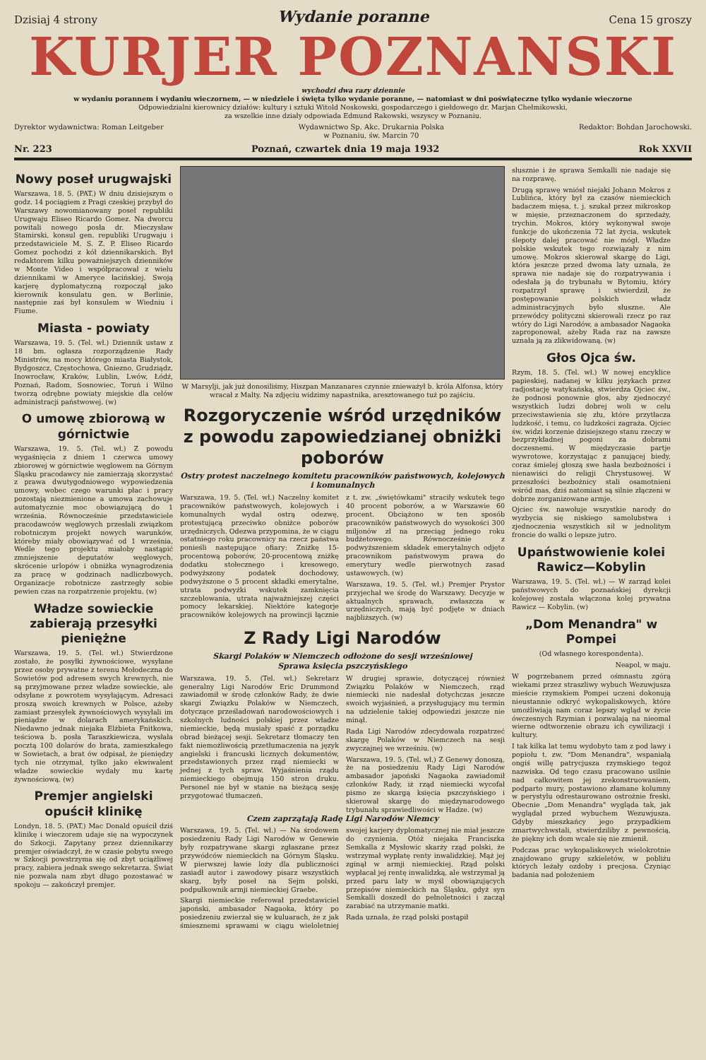Dzisiaj 4 strony Wydanie poranne Cena 15 groszy
KURJER POZNANSKI
wychodzi dwa razy dziennie
w wydaniu porannem i wydaniu wieczornem, — w niedziele i święta tylko wydanie poranne, — natomiast w dni poświąteczne tylko wydanie wieczorne
Odpowiedzialni kierownicy działów: kultury i sztuki Witold Noskowski, gospodarczego i giełdowego dr. Marjan Chełmikowski,
za wszelkie inne działy odpowiada Edmund Rakowski, wszyscy w Poznaniu.
Dyrektor wydawnictwa: Roman Leitgeber Wydawnictwo Sp. Akc. Drukarnia Polska
w Poznaniu, św. Marcin 70 Redaktor: Bohdan Jarochowski.
Nr. 223 Poznań, czwartek dnia 19 maja 1932 Rok XXVII
Nowy poseł urugwajski
Warszawa, 18. 5. (PAT.) W dniu dzisiejszym o godz. 14 pociągiem z Pragi czeskiej przybył do Warszawy nowomianowany poseł republiki Urugwaju Eliseo Ricardo Gomez. Na dworcu powitali nowego posła dr. Mieczysław Stamirski, konsul gen. republiki Urugwaju i przedstawiciele M. S. Z. P. Eliseo Ricardo Gomez pochodzi z kół dziennikarskich. Był redaktorem kilku poważniejszych dzienników w Monte Video i współpracował z wielu dziennikami w Ameryce łacińskiej. Swoją karjerę dyplomatyczną rozpoczął jako kierownik konsulatu gen. w Berlinie, następnie zaś był konsulem w Wiedniu i Fiume.
Miasta - powiaty
Warszawa, 19. 5. (Tel. wł.) Dziennik ustaw z 18 bm. ogłasza rozporządzenie Rady Ministrów, na mocy którego miasta Białystok, Bydgoszcz, Częstochowa, Gniezno, Grudziądz, Inowrocław, Kraków, Lublin, Lwów, Łódź, Poznań, Radom, Sosnowiec, Toruń i Wilno tworzą odrębne powiaty miejskie dla celów administracji państwowej. (w)
O umowę zbiorową w górnictwie
Warszawa, 19. 5. (Tel. wł.) Z powodu wygaśnięcia z dniem 1 czerwca umowy zbiorowej w górnictwie węglowem na Górnym Śląsku pracodawcy nie zamierzają skorzystać z prawa dwutygodniowego wypowiedzenia umowy, wobec czego warunki płac i pracy pozostają niezmienione a umowa zachowuje automatycznie moc obowiązującą do 1 września. Równocześnie przedstawiciele pracodawców węglowych przesłali związkom robotniczym projekt nowych warunków, któreby miały obowiązywać od 1 września. Wedle tego projektu miałoby nastąpić zmniejszenie deputatów węglowych, skrócenie urlopów i obniżka wynagrodzenia za pracę w godzinach nadliczbowych. Organizacje robotnicze zastrzegły sobie pewien czas na rozpatrzenie projektu. (w)
Władze sowieckie zabierają przesyłki pieniężne
Warszawa, 19. 5. (Tel. wł.) Stwierdzone zostało, że posyłki żywnościowe, wysyłane przez osoby prywatne z terenu Mołodeczna do Sowietów pod adresem swych krewnych, nie są przyjmowane przez władze sowieckie, ale odsyłane z powrotem wysyłającym. Adresaci proszą swoich krewnych w Polsce, ażeby zamiast przesyłek żywnościowych wysyłali im pieniądze w dolarach amerykańskich. Niedawno jednak niejaka Elżbieta Fnitkowa, teściowa b. posła Taraszkiewicza, wysłała pocztą 100 dolarów do brata, zamieszkałego w Sowietach, a brat ów odpisał, że pieniędzy tych nie otrzymał, tylko jako ekwiwalent władze sowieckie wydały mu kartę żywnościową. (w)
Premjer angielski opuścił klinikę
Londyn, 18. 5. (PAT.) Mac Donald opuścił dziś klinikę i wieczorem udaje się na wypoczynek do Szkocji. Zapytany przez dziennikarzy premjer oświadczył, że w czasie pobytu swego w Szkocji powstrzyma się od zbyt uciążliwej pracy, zabiera jednak swego sekretarza. Świat nie pozwala nam zbyt długo pozostawać w spokoju — zakończył premjer.
W Marsylji, jak już donosiliśmy, Hiszpan Manzanares czynnie znieważył b. króla Alfonsa, który wracał z Malty. Na zdjęciu widzimy napastnika, aresztowanego tuż po zajściu.
Rozgoryczenie wśród urzędników z powodu zapowiedzianej obniżki poborów
Ostry protest naczelnego komitetu pracowników państwowych, kolejowych i komunalnych
Warszawa, 19. 5. (Tel. wł.) Naczelny komitet pracowników państwowych, kolejowych i komunalnych wydał ostrą odezwę, protestującą przeciwko obniżce poborów urzędniczych. Odezwa przypomina, że w ciągu ostatniego roku pracownicy na rzecz państwa ponieśli następujące ofiary: Zniżkę 15-procentową poborów, 20-procentową zniżkę dodatku stołecznego i kresowego, podwyższony podatek dochodowy, podwyższone o 5 procent składki emerytalne, utrata podwyżki wskutek zamknięcia szczeblowania, utrata najważniejszej części pomocy lekarskiej. Niektóre kategorje pracowników kolejowych na prowincji łącznie z t. zw. „świętówkami" straciły wskutek tego 40 procent poborów, a w Warszawie 60 procent. Obciążono w ten sposób pracowników państwowych do wysokości 300 miljonów zł na przeciąg jednego roku budżetowego. Równocześnie z podwyższeniem składek emerytalnych odjęto pracownikom państwowym prawa do emerytury wedle pierwotnych zasad ustawowych. (w)
Warszawa, 19. 5. (Tel. wł.) Premjer Prystor przyjechał we środę do Warszawy. Decyzje w aktualnych sprawach, zwłaszcza w urzędniczych, mają być podjęte w dniach najbliższych. (w)
Z Rady Ligi Narodów
Skargi Polaków w Niemczech odłożone do sesji wrześniowej
Sprawa księcia pszczyńskiego
Warszawa, 19. 5. (Tel. wł.) Sekretarz generalny Ligi Narodów Eric Drummond zawiadomił w środę członków Rady, że dwie skargi Związku Polaków w Niemczech, dotyczące prześladowań narodowościowych i szkolnych ludności polskiej przez władze niemieckie, będą musiały spaść z porządku obrad bieżącej sesji. Sekretarz tłomaczy ten fakt niemożliwością przetłumaczenia na język angielski i francuski licznych dokumentów, przedstawionych przez rząd niemiecki w jednej z tych spraw. Wyjaśnienia rządu niemieckiego obejmują 150 stron druku. Personel nie był w stanie na bieżącą sesję przygotować tłumaczeń.
W drugiej sprawie, dotyczącej również Związku Polaków w Niemczech, rząd niemiecki nie nadesłał dotychczas jeszcze swoich wyjaśnień, a przysługujący mu termin na udzielenie takiej odpowiedzi jeszcze nie minął.
Rada Ligi Narodów zdecydowała rozpatrzeć skargę Polaków w Niemczech na sesji zwyczajnej we wrześniu. (w)
Warszawa, 19. 5. (Tel. wł.) Z Genewy donoszą, że na posiedzeniu Rady Ligi Narodów ambasador japoński Nagaoka zawiadomił członków Rady, iż rząd niemiecki wycofał pismo ze skargą księcia pszczyńskiego i skierował skargę do międzynarodowego trybunału sprawiedliwości w Hadze. (w)
Czem zaprzątają Radę Ligi Narodów Niemcy
Warszawa, 19. 5. (Tel. wł.) — Na środowem posiedzeniu Rady Ligi Narodów w Genewie były rozpatrywane skargi zgłaszane przez przywódców niemieckich na Górnym Śląsku. W pierwszej ławie loży dla publiczności zasiadł autor i zawodowy pisarz wszystkich skarg, były poseł na Sejm polski, podpułkownik armji niemieckiej Graebe.
Skargi niemieckie referował przedstawiciel japoński, ambasador Nagaoka, który po posiedzeniu zwierzał się w kuluarach, że z jak śmiesznemi sprawami w ciągu wieloletniej swojej karjery dyplomatycznej nie miał jeszcze do czynienia. Otóż niejaka Franciszka Semkalla z Mysłowic skarży rząd polski, że wstrzymał wypłatę renty inwalidzkiej. Mąż jej zginął w armji niemieckiej. Rząd polski wypłacał jej rentę inwalidzką, ale wstrzymał ją przed paru laty w myśl obowiązujących przepisów niemieckich na Śląsku, gdyż syn Semkalli doszedł do pełnoletności i zaczął zarabiać na utrzymanie matki.
Rada uznała, że rząd polski postąpił
słusznie i że sprawa Semkalli nie nadaje się na rozprawę.
Drugą sprawę wniósł niejaki Johann Mokros z Lublińca, który był za czasów niemieckich badaczem mięsa, t. j. szukał przez mikroskop w mięsie, przeznaczonem do sprzedaży, trychin. Mokros, który wykonywał swoje funkcje do ukończenia 72 lat życia, wskutek ślepoty dalej pracować nie mógł. Władze polskie wskutek tego rozwiązały z nim umowę. Mokros skierował skargę do Ligi, która jeszcze przed dwoma laty uznała, że sprawa nie nadaje się do rozpatrywania i odesłała ją do trybunału w Bytomiu, który rozpatrzył sprawę i stwierdził, że postępowanie polskich władz administracyjnych było słuszne. Ale przewódcy polityczni skierowali rzecz po raz wtóry do Ligi Narodów, a ambasador Nagaoka zaproponował, ażeby Rada raz na zawsze uznała ją za zlikwidowaną. (w)
Głos Ojca św.
Rzym, 18. 5. (Tel. wł.) W nowej encyklice papieskiej, nadanej w kilku językach przez radjostację watykańską, stwierdza Ojciec św., że podnosi ponownie głos, aby zjednoczyć wszystkich ludzi dobrej woli w celu przeciwstawienia się złu, które przytłacza ludzkość, i temu, co ludzkości zagraża. Ojciec św. widzi korzenie dzisiejszego stanu rzeczy w bezprzykładnej pogoni za dobrami doczesnemi. W międzyczasie partje wywrotowe, korzystając z panującej biedy, coraz śmielej głoszą swe hasła bezbożności i nienawiści do religji Chrystusowej. W przeszłości bezbożnicy stali osamotnieni wśród mas, dziś natomiast są silnie złączeni w dobrze zorganizowane armje.
Ojciec św. nawołuje wszystkie narody do wyzbycia się niskiego samolubstwa i zjednoczenia wszystkich sił w jednolitym froncie do walki o lepsze jutro.
Upaństwowienie kolei Rawicz—Kobylin
Warszawa, 19. 5. (Tel. wł.) — W zarząd kolei państwowych do poznańskiej dyrekcji kolejowej została włączona kolej prywatna Rawicz — Kobylin. (w)
„Dom Menandra" w Pompei
(Od własnego korespondenta).
Neapol, w maju.
W pogrzebanem przed ośmnastu zgórą wiekami przez straszliwy wybuch Wezuwjusza mieście rzymskiem Pompei uczeni dokonują nieustannie odkryć wykopaliskowych, które umożliwiają nam coraz lepszy wgląd w życie ówczesnych Rzymian i pozwalają na nieomal wierne odtworzenie obrazu ich cywilizacji i kultury.
I tak kilka lat temu wydobyto tam z pod lawy i popiołu t. zw. "Dom Menandra", wspaniałą ongiś willę patrycjusza rzymskiego tegoż nazwiska. Od tego czasu pracowano usilnie nad całkowitem jej zrekonstruowaniem, podparto mury, postawiono złamane kolumny w perystylu odrestaurowano ostrożnie freski. Obecnie „Dom Menandra" wygląda tak, jak wyglądał przed wybuchem Wezuwjusza. Gdyby mieszkańcy jego przypadkiem zmartwychwstali, stwierdziliby z pewnością, że piękny ich dom wcale się nie zmienił.
Podczas prac wykopaliskowych wielokrotnie znajdowano grupy szkieletów, w pobliżu których leżały ozdoby i precjosa. Czyniąc badania nad położeniem